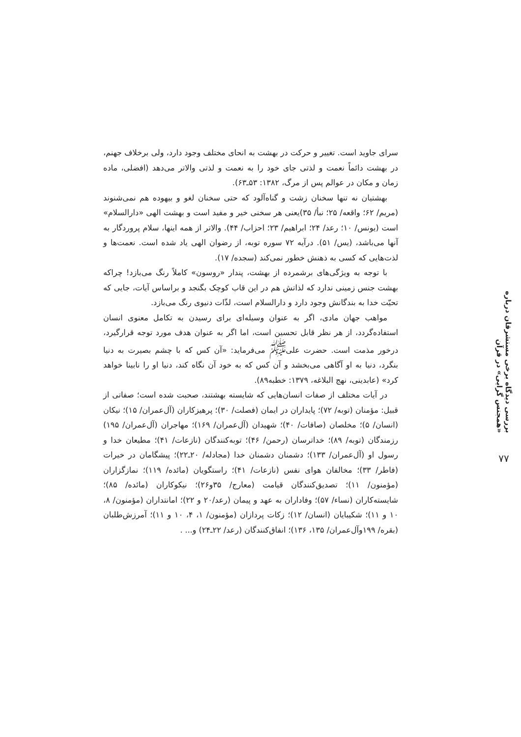بررسی دیدگاه برخی مستشرقان درباره «همجنس گرایی» در قرآن
۷۷
سرای جاوید است. تغییر و حرکت در بهشت به انحای مختلف وجود دارد، ولی برخلاف جهنم، در بهشت دائماً نعمت و لذتی جای خود را به نعمت و لذتی والاتر می‌دهد (افضلی، ماده زمان و مکان در عوالم پس از مرگ، ۱۳۸۲: ۵۳ـ۶۳).
بهشتیان نه تنها سخنان زشت و گناه‌آلود که حتی سخنان لغو و بیهوده هم نمی‌شنوند (مریم/ ۶۲؛ واقعه/ ۲۵؛ نبأ/ ۳۵)یعنی هر سخنی خیر و مفید است و بهشت الهی «دارالسلام» است (یونس/ ۱۰؛ رعد/ ۲۴؛ ابراهیم/ ۲۳؛ احزاب/ ۴۴). والاتر از همه اینها، سلام پروردگار به آنها می‌باشد، (یس/ ۵۱). درآیه ۷۲ سوره توبه، از رضوان الهی یاد شده است. نعمت‌ها و لذت‌هایی که کسی به ذهنش خطور نمی‌کند (سجده/ ۱۷).
با توجه به ویژگی‌های برشمرده از بهشت، پندار «روسون» کاملاً رنگ می‌بازد! چراکه بهشت جنس زمینی ندارد که لذاتش هم در این قاب کوچک بگنجد و براساس آیات، جایی که تحیّت خدا به بندگانش وجود دارد و دارالسلام است، لذّات دنیوی رنگ می‌بازد.
مواهب جهان مادی، اگر به عنوان وسیله‌ای برای رسیدن به تکامل معنوی انسان استفاده‌گردد، از هر نظر قابل تحسین است، اما اگر به عنوان هدف مورد توجه قرارگیرد، درخور مذمت است. حضرت علی<sup>ﷺ</sup> می‌فرماید: «آن کس که با چشم بصیرت به دنیا بنگرد، دنیا به او آگاهی می‌بخشد و آن کس که به خود آن نگاه کند، دنیا او را نابینا خواهد کرد» (عابدینی، نهج البلاغه، ۱۳۷۹: خطبه۸۹).
در آیات مختلف از صفات انسان‌هایی که شایسته بهشتند، صحبت شده است؛ صفاتی از قبیل: مؤمنان (توبه/ ۷۲)؛ پایداران در ایمان (فصلت/ ۳۰)؛ پرهیزکاران (آل‌عمران/ ۱۵)؛ نیکان (انسان/ ۵)؛ مخلصان (صافات/ ۴۰)؛ شهیدان (آل‌عمران/ ۱۶۹)؛ مهاجران (آل‌عمران/ ۱۹۵) رزمندگان (توبه/ ۸۹)؛ خداترسان (رحمن/ ۴۶)؛ توبه‌کنندگان (نازعات/ ۴۱)؛ مطیعان خدا و رسول او (آل‌عمران/ ۱۳۳)؛ دشمنان دشمنان خدا (مجادله/ ۲۰ـ۲۲)؛ پیشگامان در خیرات (فاطر/ ۳۳)؛ مخالفان هوای نفس (نازعات/ ۴۱)؛ راستگویان (مائده/ ۱۱۹)؛ نمازگزاران (مؤمنون/ ۱۱)؛ تصدیق‌کنندگان قیامت (معارج/ ۳۵و۲۶)؛ نیکوکاران (مائده/ ۸۵)؛ شایسته‌کاران (نساء/ ۵۷)؛ وفاداران به عهد و پیمان (رعد/۲۰ و ۲۲)؛ امانتداران (مؤمنون/ ۸، ۱۰ و ۱۱)؛ شکیبایان (انسان/ ۱۲)؛ زکات پردازان (مؤمنون/ ۱، ۴، ۱۰ و ۱۱)؛ آمرزش‌طلبان (بقره/ ۱۹۹وآل‌عمران/ ۱۳۵، ۱۳۶)؛ انفاق‌کنندگان (رعد/ ۲۲ـ۲۴) و... .